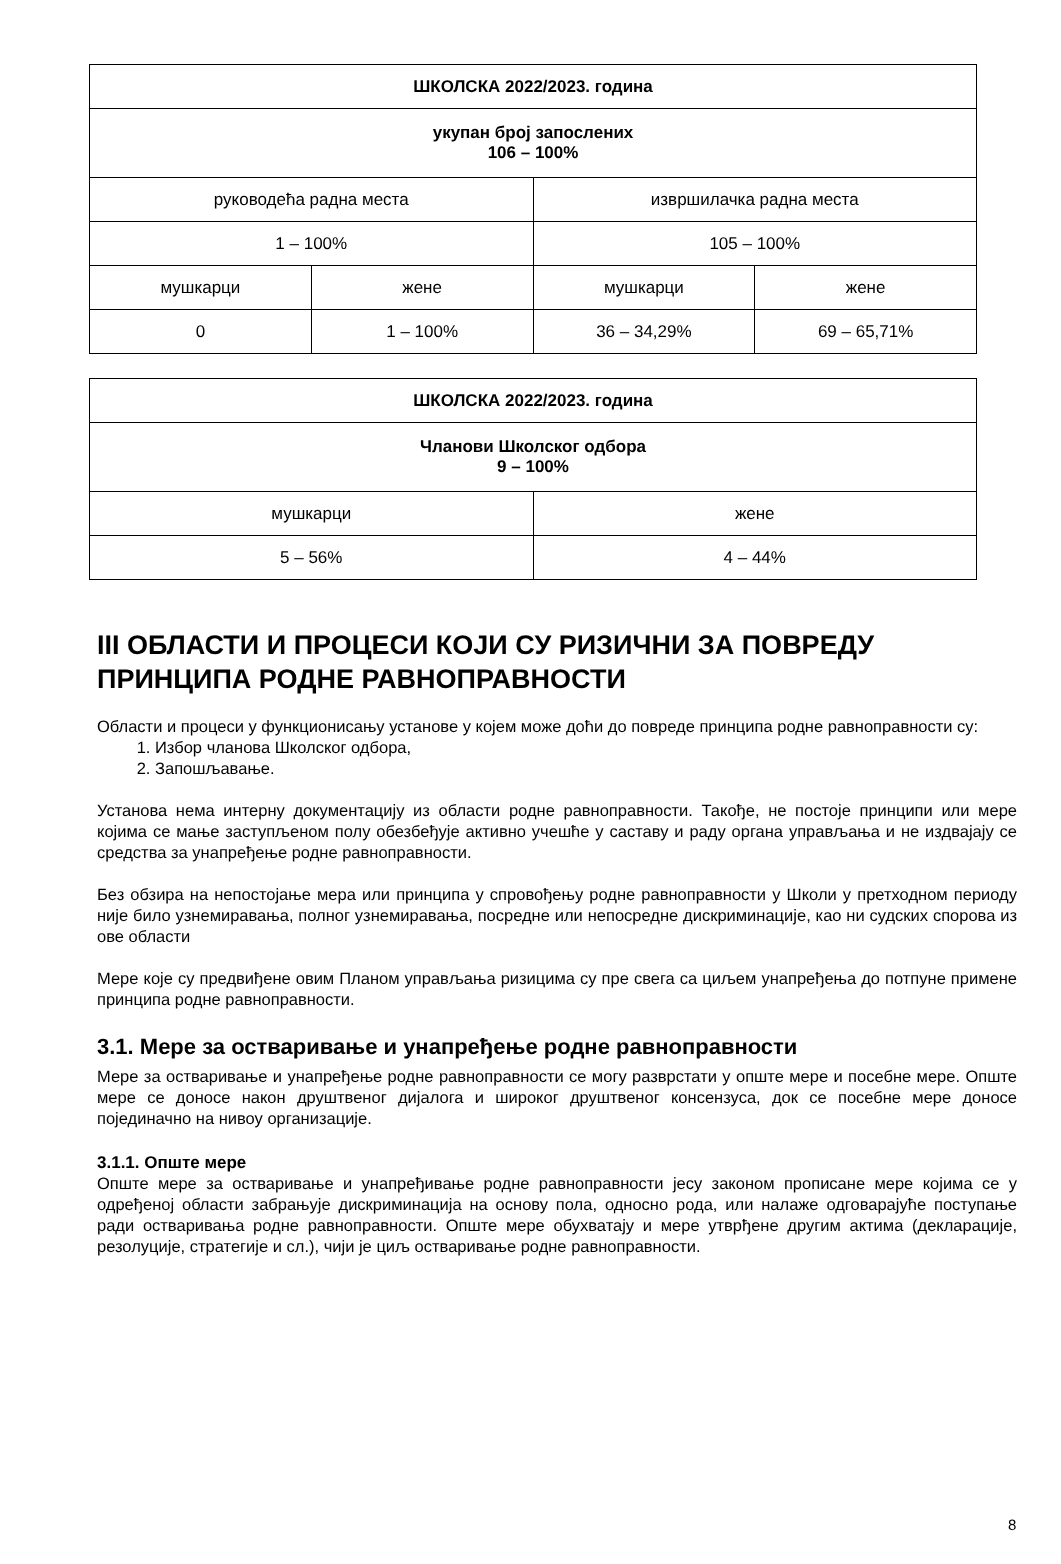| ШКОЛСКА 2022/2023. година | | | |
| --- | --- | --- | --- |
| укупан број запослених 106 – 100% | | | |
| руководећа радна места | | извршилачка радна места | |
| 1 – 100% | | 105 – 100% | |
| мушкарци | жене | мушкарци | жене |
| 0 | 1 – 100% | 36 – 34,29% | 69 – 65,71% |
| ШКОЛСКА 2022/2023. година | |
| --- | --- |
| Чланови Школског одбора 9 – 100% | |
| мушкарци | жене |
| 5 – 56% | 4 – 44% |
III ОБЛАСТИ И ПРОЦЕСИ КОЈИ СУ РИЗИЧНИ ЗА ПОВРЕДУ ПРИНЦИПА РОДНЕ РАВНОПРАВНОСТИ
Области и процеси у функционисању установе у којем може доћи до повреде принципа родне равноправности су:
1. Избор чланова Школског одбора,
2. Запошљавање.
Установа нема интерну документацију из области родне равноправности. Такође, не постоје принципи или мере којима се мање заступљеном полу обезбеђује активно учешће у саставу и раду органа управљања и не издвајају се средства за унапређење родне равноправности.
Без обзира на непостојање мера или принципа у спровођењу родне равноправности у Школи у претходном периоду није било узнемиравања, полног узнемиравања, посредне или непосредне дискриминације, као ни судских спорова из ове области
Мере које су предвиђене овим Планом управљања ризицима су пре свега са циљем унапређења до потпуне примене принципа родне равноправности.
3.1. Мере за остваривање и унапређење родне равноправности
Мере за остваривање и унапређење родне равноправности се могу разврстати у опште мере и посебне мере. Опште мере се доносе након друштвеног дијалога и широког друштвеног консензуса, док се посебне мере доносе појединачно на нивоу организације.
3.1.1. Опште мере
Опште мере за остваривање и унапређивање родне равноправности јесу законом прописане мере којима се у одређеној области забрањује дискриминација на основу пола, односно рода, или налаже одговарајуће поступање ради остваривања родне равноправности. Опште мере обухватају и мере утврђене другим актима (декларације, резолуције, стратегије и сл.), чији је циљ остваривање родне равноправности.
8